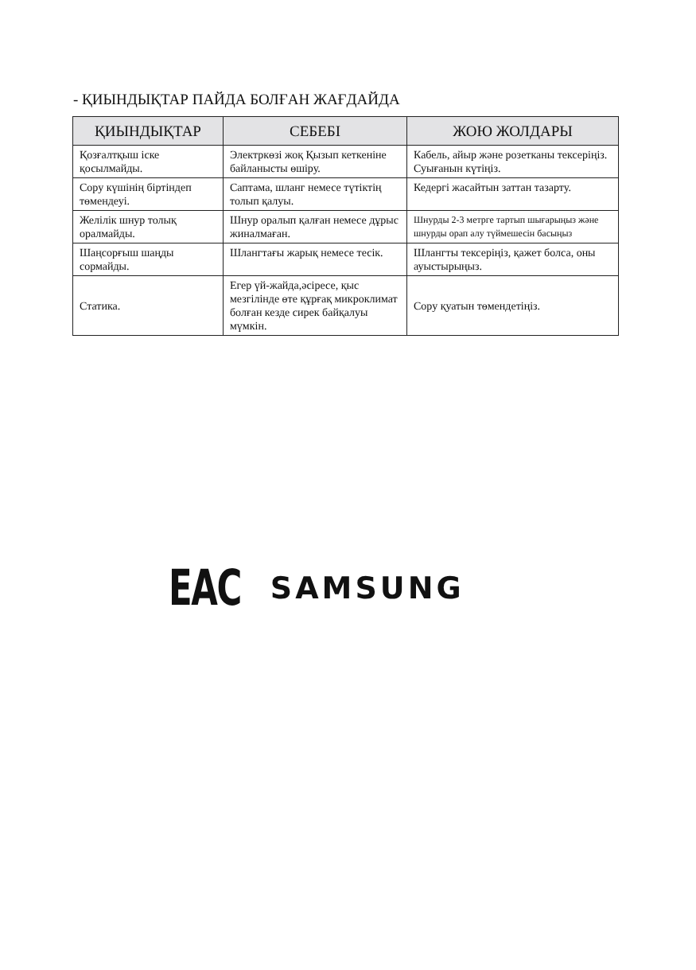- ҚИЫНДЫҚТАР ПАЙДА БОЛҒАН ЖАҒДАЙДА
| ҚИЫНДЫҚТАР | СЕБЕБІ | ЖОЮ ЖОЛДАРЫ |
| --- | --- | --- |
| Қозғалтқыш іске қосылмайды. | Электркөзі жоқ Қызып кеткеніне байланысты өшіру. | Кабель, айыр және розетканы тексеріңіз. Суығанын күтіңіз. |
| Сору күшінің біртіндеп төмендеуі. | Саптама, шланг немесе түтіктің толып қалуы. | Кедергі жасайтын заттан тазарту. |
| Желілік шнур толық оралмайды. | Шнур оралып қалған немесе дұрыс жиналмаған. | Шнурды 2-3 метрге тартып шығарыңыз және шнурды орап алу түймешесін басыңыз |
| Шаңсорғыш шаңды сормайды. | Шлангтағы жарық немесе тесік. | Шлангты тексеріңіз, қажет болса, оны ауыстырыңыз. |
| Статика. | Егер үй-жайда,әсіресе, қыс мезгілінде өте құрғақ микроклимат болған кезде сирек байқалуы мүмкін. | Сору қуатын төмендетіңіз. |
EAC SAMSUNG